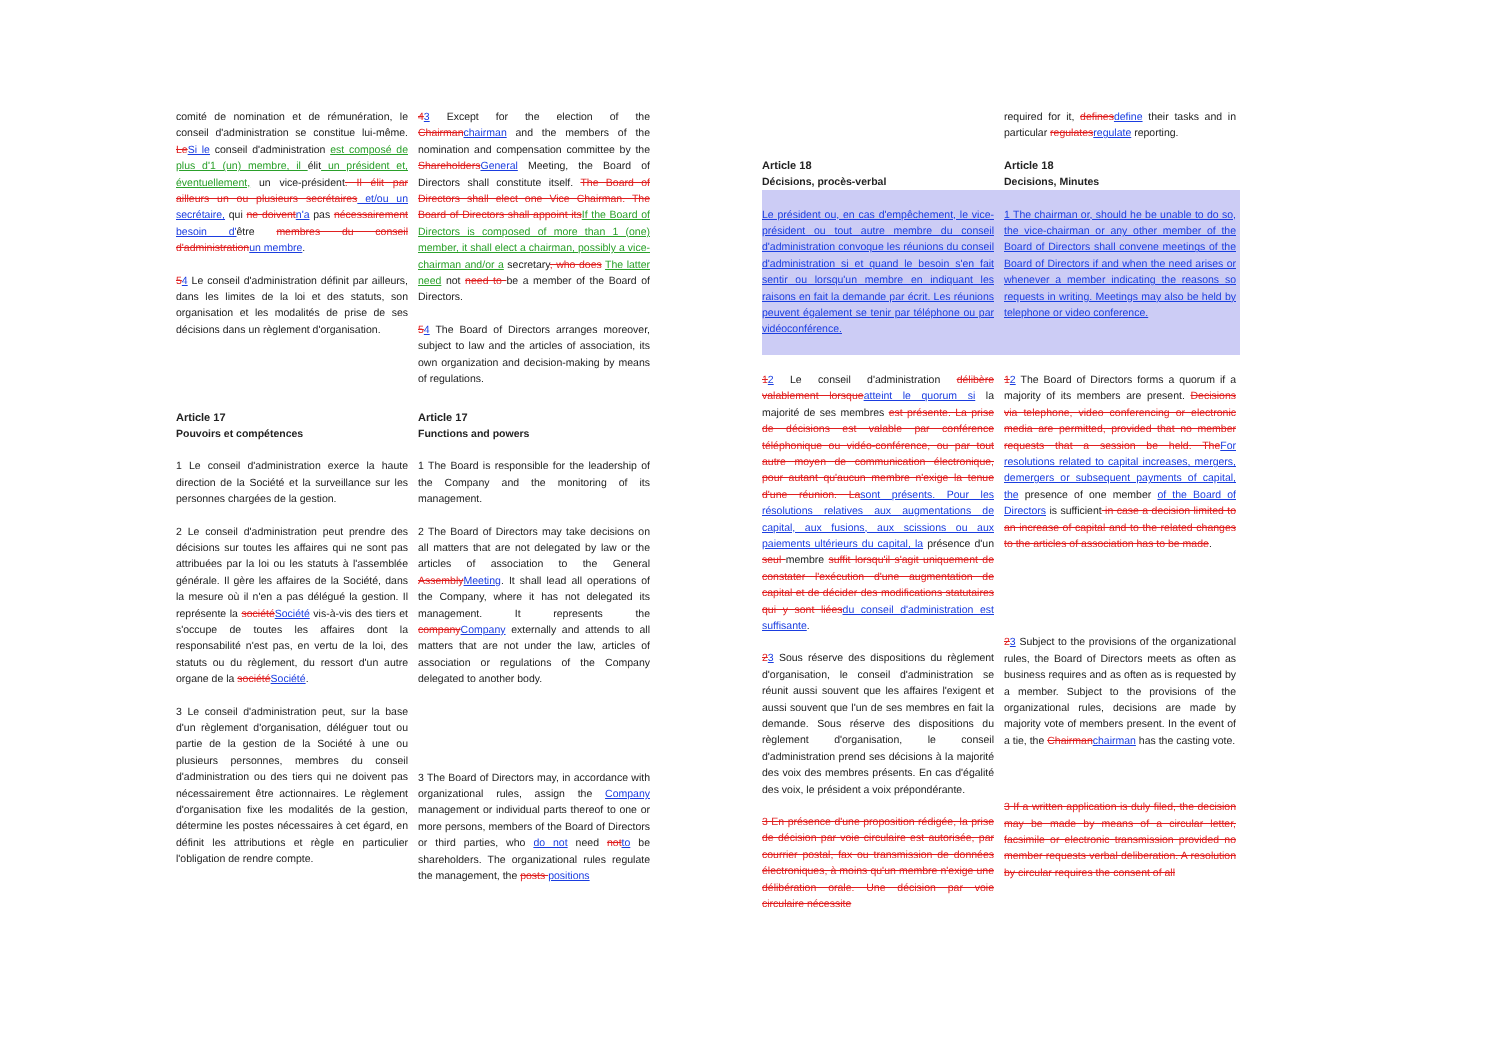comité de nomination et de rémunération, le conseil d'administration se constitue lui-même. LeSi le conseil d'administration est composé de plus d'1 (un) membre, il élit un président et, éventuellement, un vice-président. Il élit par ailleurs un ou plusieurs secrétaires et/ou un secrétaire, qui ne doiventn'a pas nécessairement besoin d'être membres du conseil d'administrationun membre.
54 Le conseil d'administration définit par ailleurs, dans les limites de la loi et des statuts, son organisation et les modalités de prise de ses décisions dans un règlement d'organisation.
43 Except for the election of the Chairmanchairman and the members of the nomination and compensation committee by the ShareholdersGeneral Meeting, the Board of Directors shall constitute itself. The Board of Directors shall elect one Vice Chairman. The Board of Directors shall appoint itsIf the Board of Directors is composed of more than 1 (one) member, it shall elect a chairman, possibly a vice-chairman and/or a secretary, who does The latter need not need to be a member of the Board of Directors.
54 The Board of Directors arranges moreover, subject to law and the articles of association, its own organization and decision-making by means of regulations.
Article 17
Pouvoirs et compétences
1 Le conseil d'administration exerce la haute direction de la Société et la surveillance sur les personnes chargées de la gestion.
2 Le conseil d'administration peut prendre des décisions sur toutes les affaires qui ne sont pas attribuées par la loi ou les statuts à l'assemblée générale. Il gère les affaires de la Société, dans la mesure où il n'en a pas délégué la gestion. Il représente la sociétéSociété vis-à-vis des tiers et s'occupe de toutes les affaires dont la responsabilité n'est pas, en vertu de la loi, des statuts ou du règlement, du ressort d'un autre organe de la sociétéSociété.
3 Le conseil d'administration peut, sur la base d'un règlement d'organisation, déléguer tout ou partie de la gestion de la Société à une ou plusieurs personnes, membres du conseil d'administration ou des tiers qui ne doivent pas nécessairement être actionnaires. Le règlement d'organisation fixe les modalités de la gestion, détermine les postes nécessaires à cet égard, en définit les attributions et règle en particulier l'obligation de rendre compte.
Article 17
Functions and powers
1 The Board is responsible for the leadership of the Company and the monitoring of its management.
2 The Board of Directors may take decisions on all matters that are not delegated by law or the articles of association to the General AssemblyMeeting. It shall lead all operations of the Company, where it has not delegated its management. It represents the companyCompany externally and attends to all matters that are not under the law, articles of association or regulations of the Company delegated to another body.
3 The Board of Directors may, in accordance with organizational rules, assign the Company management or individual parts thereof to one or more persons, members of the Board of Directors or third parties, who do not need notto be shareholders. The organizational rules regulate the management, the posts positions
required for it, definesdefine their tasks and in particular regulatesregulate reporting.
Article 18
Décisions, procès-verbal
Article 18
Decisions, Minutes
Le président ou, en cas d'empêchement, le vice-président ou tout autre membre du conseil d'administration convoque les réunions du conseil d'administration si et quand le besoin s'en fait sentir ou lorsqu'un membre en indiquant les raisons en fait la demande par écrit. Les réunions peuvent également se tenir par téléphone ou par vidéoconférence.
1 The chairman or, should he be unable to do so, the vice-chairman or any other member of the Board of Directors shall convene meetings of the Board of Directors if and when the need arises or whenever a member indicating the reasons so requests in writing. Meetings may also be held by telephone or video conference.
12 Le conseil d'administration délibère valablement lorsqueatteint le quorum si la majorité de ses membres est présente. La prise de décisions est valable par conférence téléphonique ou vidéo-conférence, ou par tout autre moyen de communication électronique, pour autant qu'aucun membre n'exige la tenue d'une réunion. Lasont présents. Pour les résolutions relatives aux augmentations de capital, aux fusions, aux scissions ou aux paiements ultérieurs du capital, la présence d'un seul membre suffit lorsqu'il s'agit uniquement de constater l'exécution d'une augmentation de capital et de décider des modifications statutaires qui y sont liéesdu conseil d'administration est suffisante.
23 Sous réserve des dispositions du règlement d'organisation, le conseil d'administration se réunit aussi souvent que les affaires l'exigent et aussi souvent que l'un de ses membres en fait la demande. Sous réserve des dispositions du règlement d'organisation, le conseil d'administration prend ses décisions à la majorité des voix des membres présents. En cas d'égalité des voix, le président a voix prépondérante.
3 En présence d'une proposition rédigée, la prise de décision par voie circulaire est autorisée, par courrier postal, fax ou transmission de données électroniques, à moins qu'un membre n'exige une délibération orale. Une décision par voie circulaire nécessite
12 The Board of Directors forms a quorum if a majority of its members are present. Decisions via telephone, video conferencing or electronic media are permitted, provided that no member requests that a session be held. TheFor resolutions related to capital increases, mergers, demergers or subsequent payments of capital, the presence of one member of the Board of Directors is sufficient in case a decision limited to an increase of capital and to the related changes to the articles of association has to be made.
23 Subject to the provisions of the organizational rules, the Board of Directors meets as often as business requires and as often as is requested by a member. Subject to the provisions of the organizational rules, decisions are made by majority vote of members present. In the event of a tie, the Chairmanchairman has the casting vote.
3 If a written application is duly filed, the decision may be made by means of a circular letter, facsimile or electronic transmission provided no member requests verbal deliberation. A resolution by circular requires the consent of all